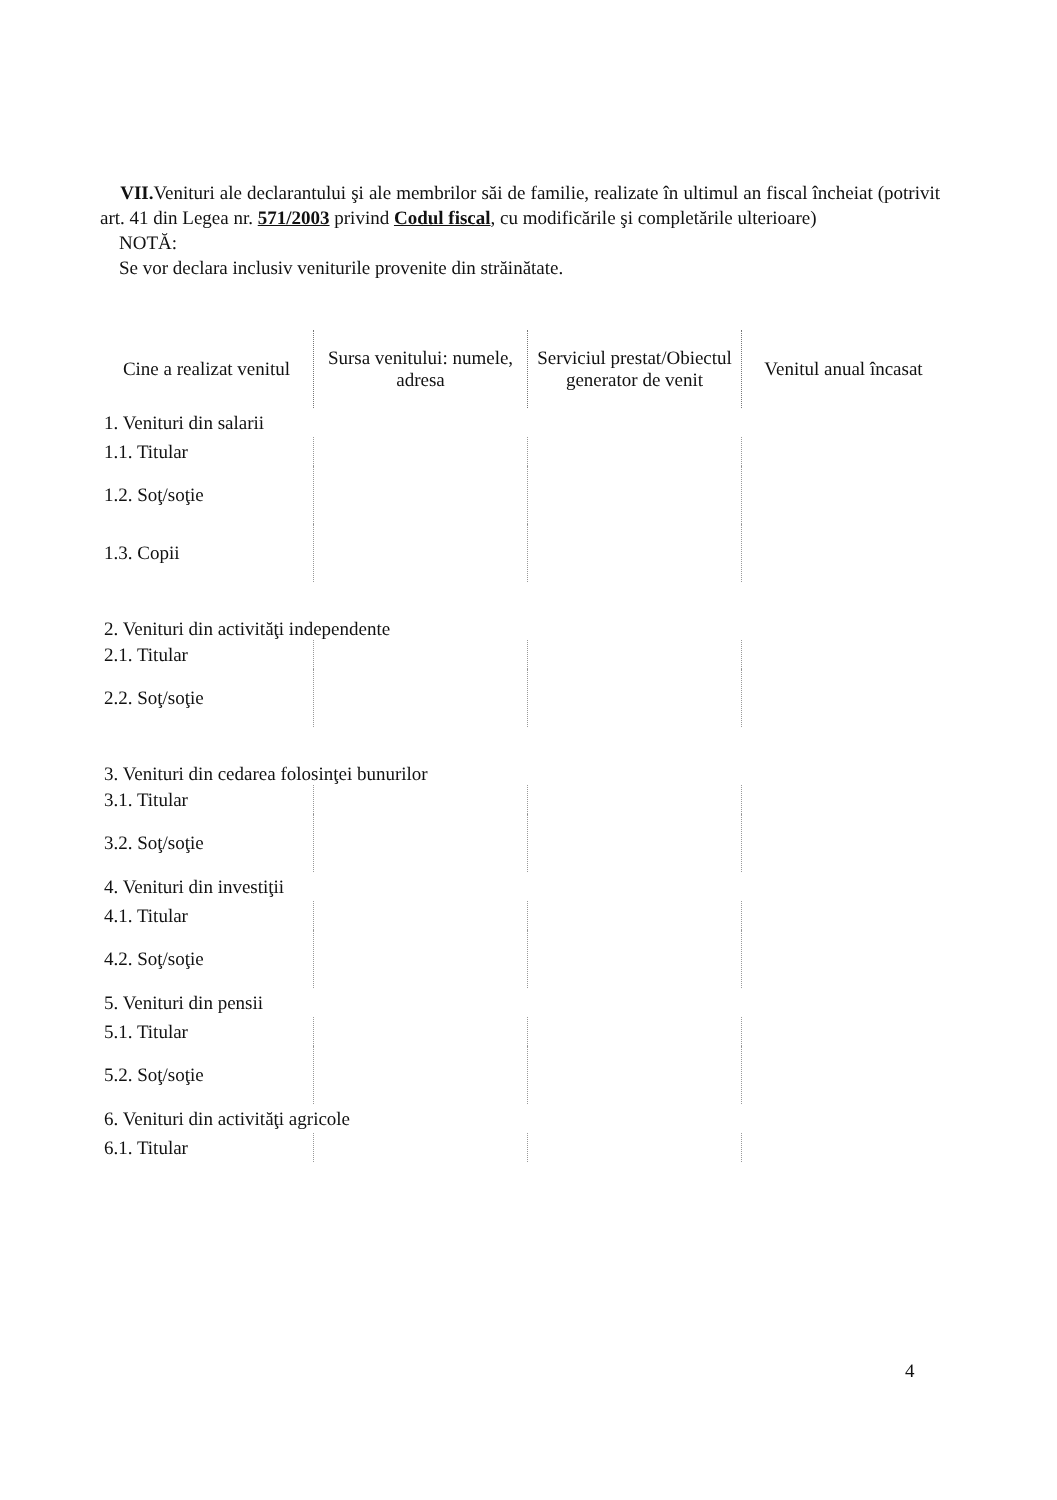VII. Venituri ale declarantului şi ale membrilor săi de familie, realizate în ultimul an fiscal încheiat (potrivit art. 41 din Legea nr. 571/2003 privind Codul fiscal, cu modificările şi completările ulterioare)
NOTĂ:
Se vor declara inclusiv veniturile provenite din străinătate.
| Cine a realizat venitul | Sursa venitului: numele, adresa | Serviciul prestat/Obiectul generator de venit | Venitul anual încasat |
| --- | --- | --- | --- |
| 1. Venituri din salarii | | | |
| 1.1. Titular | | | |
| 1.2. Soţ/soţie | | | |
| 1.3. Copii | | | |
| 2. Venituri din activităţi independente | | | |
| 2.1. Titular | | | |
| 2.2. Soţ/soţie | | | |
| 3. Venituri din cedarea folosinţei bunurilor | | | |
| 3.1. Titular | | | |
| 3.2. Soţ/soţie | | | |
| 4. Venituri din investiţii | | | |
| 4.1. Titular | | | |
| 4.2. Soţ/soţie | | | |
| 5. Venituri din pensii | | | |
| 5.1. Titular | | | |
| 5.2. Soţ/soţie | | | |
| 6. Venituri din activităţi agricole | | | |
| 6.1. Titular | | | |
4